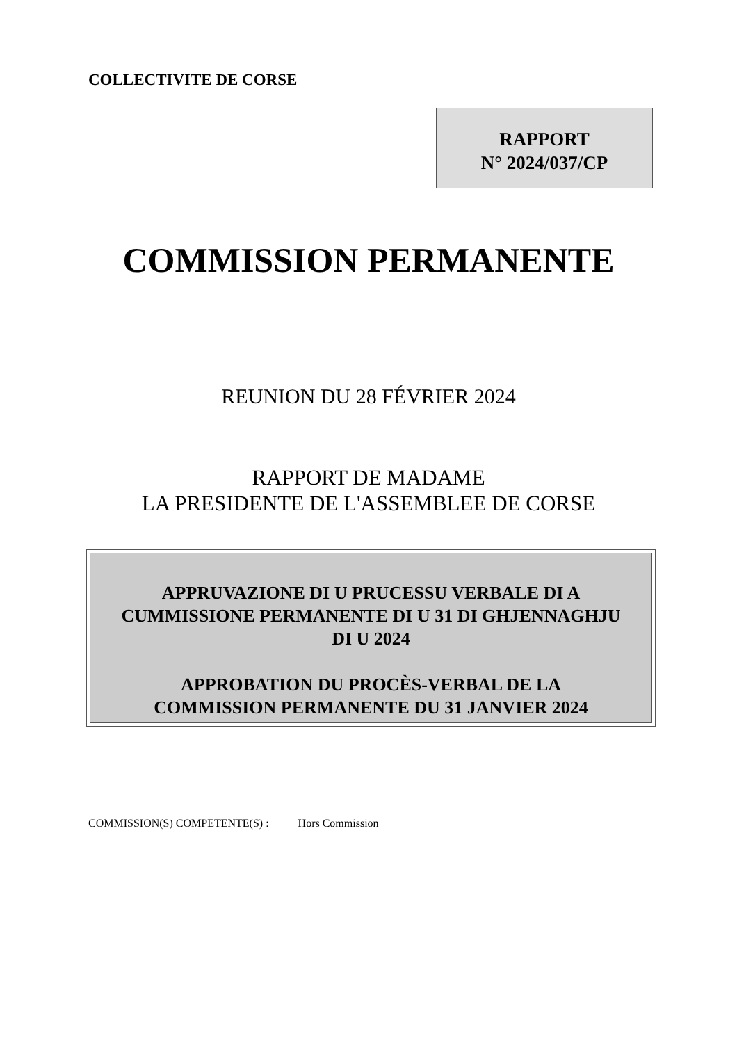COLLECTIVITE DE CORSE
RAPPORT
N° 2024/037/CP
COMMISSION PERMANENTE
REUNION DU 28 FÉVRIER 2024
RAPPORT DE MADAME
LA PRESIDENTE DE L'ASSEMBLEE DE CORSE
APPRUVAZIONE DI U PRUCESSU VERBALE DI A
CUMMISSIONE PERMANENTE DI U 31 DI GHJENNAGHJU
DI U 2024
APPROBATION DU PROCÈS-VERBAL DE LA
COMMISSION PERMANENTE DU 31 JANVIER 2024
COMMISSION(S) COMPETENTE(S) : Hors Commission